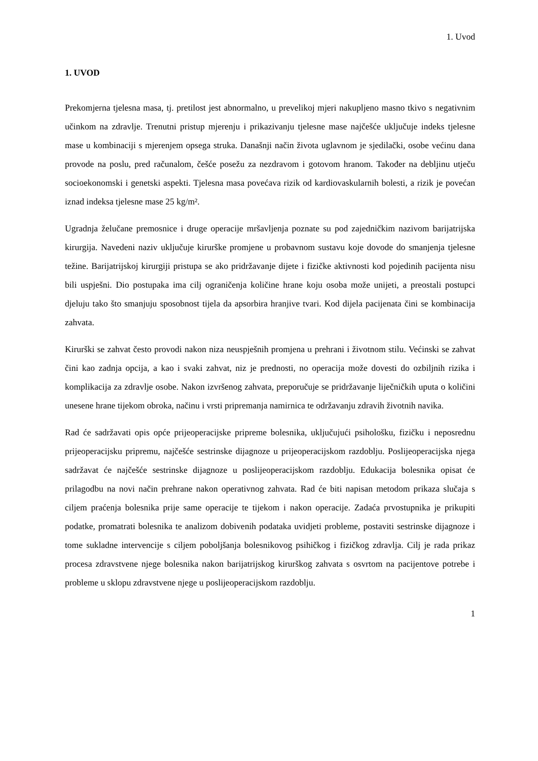1. Uvod
1. UVOD
Prekomjerna tjelesna masa, tj. pretilost jest abnormalno, u prevelikoj mjeri nakupljeno masno tkivo s negativnim učinkom na zdravlje. Trenutni pristup mjerenju i prikazivanju tjelesne mase najčešće uključuje indeks tjelesne mase u kombinaciji s mjerenjem opsega struka. Današnji način života uglavnom je sjedilački, osobe većinu dana provode na poslu, pred računalom, češće posežu za nezdravom i gotovom hranom. Također na debljinu utječu socioekonomski i genetski aspekti. Tjelesna masa povećava rizik od kardiovaskularnih bolesti, a rizik je povećan iznad indeksa tjelesne mase 25 kg/m².
Ugradnja želučane premosnice i druge operacije mršavljenja poznate su pod zajedničkim nazivom barijatrijska kirurgija. Navedeni naziv uključuje kirurške promjene u probavnom sustavu koje dovode do smanjenja tjelesne težine. Barijatrijskoj kirurgiji pristupa se ako pridržavanje dijete i fizičke aktivnosti kod pojedinih pacijenta nisu bili uspješni. Dio postupaka ima cilj ograničenja količine hrane koju osoba može unijeti, a preostali postupci djeluju tako što smanjuju sposobnost tijela da apsorbira hranjive tvari. Kod dijela pacijenata čini se kombinacija zahvata.
Kirurški se zahvat često provodi nakon niza neuspješnih promjena u prehrani i životnom stilu. Većinski se zahvat čini kao zadnja opcija, a kao i svaki zahvat, niz je prednosti, no operacija može dovesti do ozbiljnih rizika i komplikacija za zdravlje osobe. Nakon izvršenog zahvata, preporučuje se pridržavanje liječničkih uputa o količini unesene hrane tijekom obroka, načinu i vrsti pripremanja namirnica te održavanju zdravih životnih navika.
Rad će sadržavati opis opće prijeoperacijske pripreme bolesnika, uključujući psihološku, fizičku i neposrednu prijeoperacijsku pripremu, najčešće sestrinske dijagnoze u prijeoperacijskom razdoblju. Poslijeoperacijska njega sadržavat će najčešće sestrinske dijagnoze u poslijeoperacijskom razdoblju. Edukacija bolesnika opisat će prilagodbu na novi način prehrane nakon operativnog zahvata. Rad će biti napisan metodom prikaza slučaja s ciljem praćenja bolesnika prije same operacije te tijekom i nakon operacije. Zadaća prvostupnika je prikupiti podatke, promatrati bolesnika te analizom dobivenih podataka uvidjeti probleme, postaviti sestrinske dijagnoze i tome sukladne intervencije s ciljem poboljšanja bolesnikovog psihičkog i fizičkog zdravlja. Cilj je rada prikaz procesa zdravstvene njege bolesnika nakon barijatrijskog kirurškog zahvata s osvrtom na pacijentove potrebe i probleme u sklopu zdravstvene njege u poslijeoperacijskom razdoblju.
1